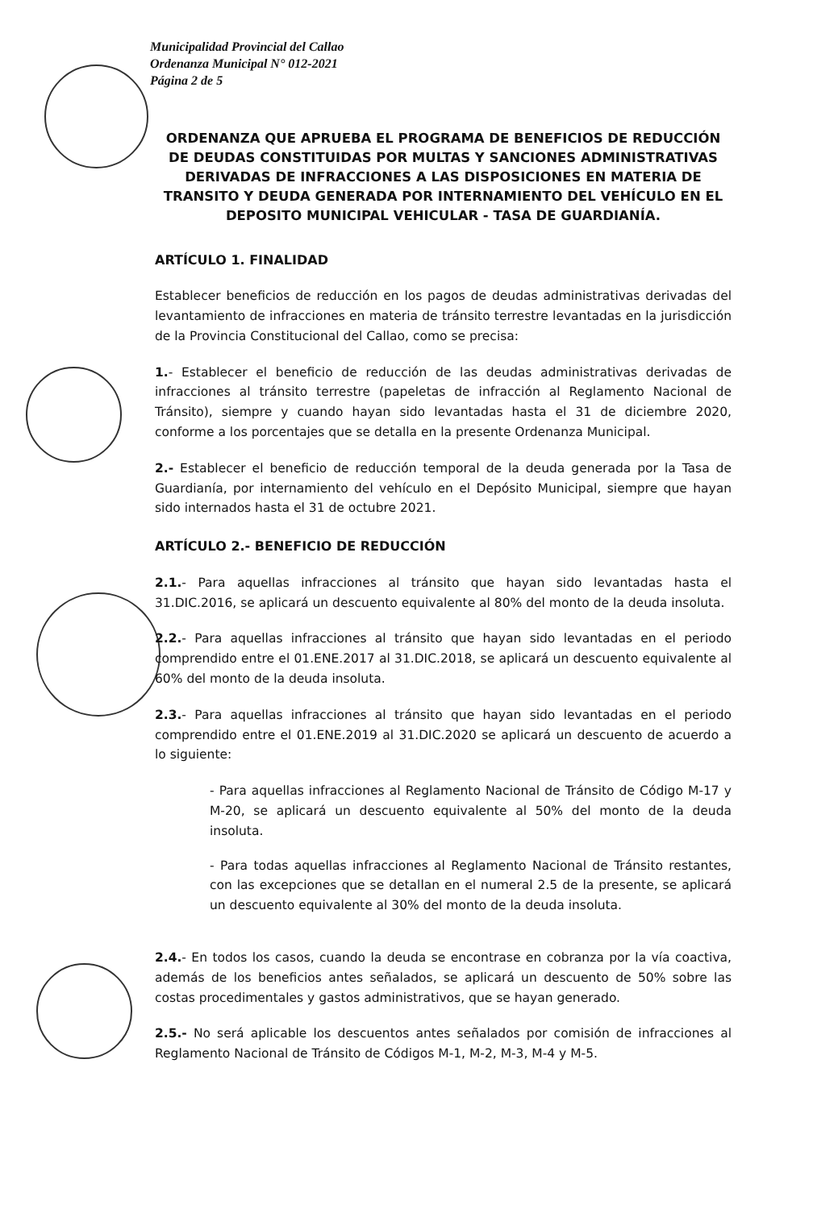Municipalidad Provincial del Callao
Ordenanza Municipal N° 012-2021
Página 2 de 5
ORDENANZA QUE APRUEBA EL PROGRAMA DE BENEFICIOS DE REDUCCIÓN DE DEUDAS CONSTITUIDAS POR MULTAS Y SANCIONES ADMINISTRATIVAS DERIVADAS DE INFRACCIONES A LAS DISPOSICIONES EN MATERIA DE TRANSITO Y DEUDA GENERADA POR INTERNAMIENTO DEL VEHÍCULO EN EL DEPOSITO MUNICIPAL VEHICULAR - TASA DE GUARDIANÍA.
ARTÍCULO 1. FINALIDAD
Establecer beneficios de reducción en los pagos de deudas administrativas derivadas del levantamiento de infracciones en materia de tránsito terrestre levantadas en la jurisdicción de la Provincia Constitucional del Callao, como se precisa:
1.- Establecer el beneficio de reducción de las deudas administrativas derivadas de infracciones al tránsito terrestre (papeletas de infracción al Reglamento Nacional de Tránsito), siempre y cuando hayan sido levantadas hasta el 31 de diciembre 2020, conforme a los porcentajes que se detalla en la presente Ordenanza Municipal.
2.- Establecer el beneficio de reducción temporal de la deuda generada por la Tasa de Guardianía, por internamiento del vehículo en el Depósito Municipal, siempre que hayan sido internados hasta el 31 de octubre 2021.
ARTÍCULO 2.- BENEFICIO DE REDUCCIÓN
2.1.- Para aquellas infracciones al tránsito que hayan sido levantadas hasta el 31.DIC.2016, se aplicará un descuento equivalente al 80% del monto de la deuda insoluta.
2.2.- Para aquellas infracciones al tránsito que hayan sido levantadas en el periodo comprendido entre el 01.ENE.2017 al 31.DIC.2018, se aplicará un descuento equivalente al 60% del monto de la deuda insoluta.
2.3.- Para aquellas infracciones al tránsito que hayan sido levantadas en el periodo comprendido entre el 01.ENE.2019 al 31.DIC.2020 se aplicará un descuento de acuerdo a lo siguiente:
- Para aquellas infracciones al Reglamento Nacional de Tránsito de Código M-17 y M-20, se aplicará un descuento equivalente al 50% del monto de la deuda insoluta.
- Para todas aquellas infracciones al Reglamento Nacional de Tránsito restantes, con las excepciones que se detallan en el numeral 2.5 de la presente, se aplicará un descuento equivalente al 30% del monto de la deuda insoluta.
2.4.- En todos los casos, cuando la deuda se encontrase en cobranza por la vía coactiva, además de los beneficios antes señalados, se aplicará un descuento de 50% sobre las costas procedimentales y gastos administrativos, que se hayan generado.
2.5.- No será aplicable los descuentos antes señalados por comisión de infracciones al Reglamento Nacional de Tránsito de Códigos M-1, M-2, M-3, M-4 y M-5.